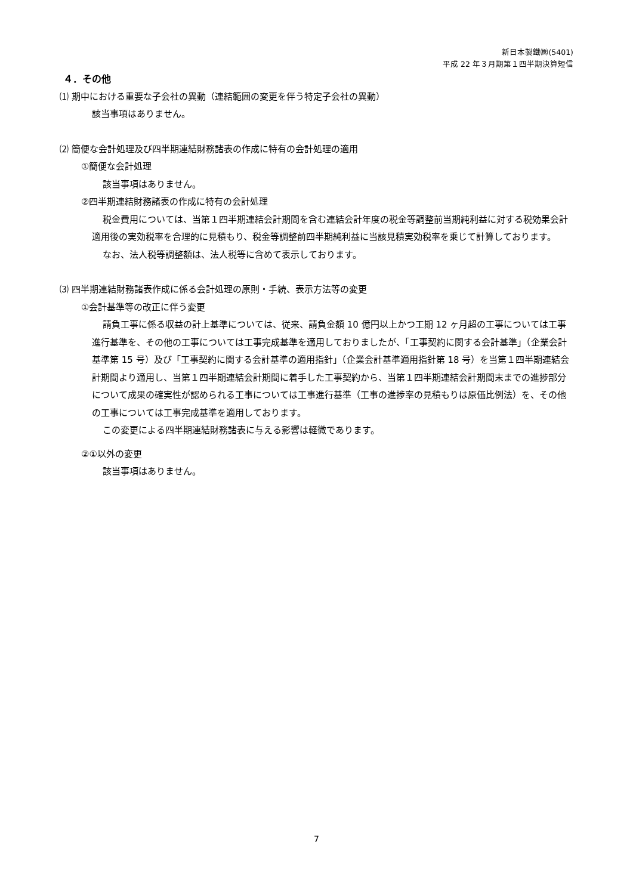新日本製鐵㈱(5401)
平成 22 年３月期第１四半期決算短信
４．その他
⑴ 期中における重要な子会社の異動（連結範囲の変更を伴う特定子会社の異動）
該当事項はありません。
⑵ 簡便な会計処理及び四半期連結財務諸表の作成に特有の会計処理の適用
①簡便な会計処理
該当事項はありません。
②四半期連結財務諸表の作成に特有の会計処理
税金費用については、当第１四半期連結会計期間を含む連結会計年度の税金等調整前当期純利益に対する税効果会計適用後の実効税率を合理的に見積もり、税金等調整前四半期純利益に当該見積実効税率を乗じて計算しております。
なお、法人税等調整額は、法人税等に含めて表示しております。
⑶ 四半期連結財務諸表作成に係る会計処理の原則・手続、表示方法等の変更
①会計基準等の改正に伴う変更
請負工事に係る収益の計上基準については、従来、請負金額 10 億円以上かつ工期 12 ヶ月超の工事については工事進行基準を、その他の工事については工事完成基準を適用しておりましたが、「工事契約に関する会計基準」（企業会計基準第 15 号）及び「工事契約に関する会計基準の適用指針」（企業会計基準適用指針第 18 号）を当第１四半期連結会計期間より適用し、当第１四半期連結会計期間に着手した工事契約から、当第１四半期連結会計期間末までの進捗部分について成果の確実性が認められる工事については工事進行基準（工事の進捗率の見積もりは原価比例法）を、その他の工事については工事完成基準を適用しております。
この変更による四半期連結財務諸表に与える影響は軽微であります。
②①以外の変更
該当事項はありません。
7